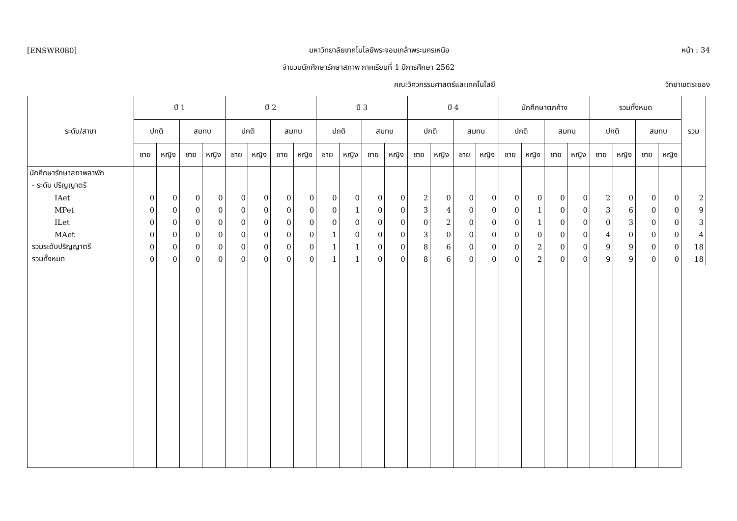[ENSWR080] มหาวิทยาลัยเทคโนโลยีพระจอมเกล้าพระนครเหนือ หน้า : 34
จำนวนนักศึกษารักษาสภาพ ภาคเรียนที่ 1 ปีการศึกษา 2562
คณะวิศวกรรมศาสตร์และเทคโนโลยี วิทยาเขตระยอง
| ระดับ/สาขา | ปี 1 | | | | ปี 2 | | | | ปี 3 | | | | ปี 4 | | | | นักศึกษาตกค้าง | | | | รวมทั้งหมด | | | | รวม |
| --- | --- | --- | --- | --- | --- | --- | --- | --- | --- | --- | --- | --- | --- | --- | --- | --- | --- | --- | --- | --- | --- | --- | --- | --- | --- |
| | ปกติ | | สมทบ | | ปกติ | | สมทบ | | ปกติ | | สมทบ | | ปกติ | | สมทบ | | ปกติ | | สมทบ | | ปกติ | | สมทบ | | |
| | ชาย | หญิง | ชาย | หญิง | ชาย | หญิง | ชาย | หญิง | ชาย | หญิง | ชาย | หญิง | ชาย | หญิง | ชาย | หญิง | ชาย | หญิง | ชาย | หญิง | ชาย | หญิง | ชาย | หญิง | |
| นักศึกษารักษาสภาพลาพัก | | | | | | | | | | | | | | | | | | | | | | | | | |
| - ระดับ ปริญญาตรี | | | | | | | | | | | | | | | | | | | | | | | | | |
| IAet | 0 | 0 | 0 | 0 | 0 | 0 | 0 | 0 | 0 | 0 | 0 | 0 | 2 | 0 | 0 | 0 | 0 | 0 | 0 | 0 | 2 | 0 | 0 | 0 | 2 |
| MPet | 0 | 0 | 0 | 0 | 0 | 0 | 0 | 0 | 0 | 1 | 0 | 0 | 3 | 4 | 0 | 0 | 0 | 1 | 0 | 0 | 3 | 6 | 0 | 0 | 9 |
| ILet | 0 | 0 | 0 | 0 | 0 | 0 | 0 | 0 | 0 | 0 | 0 | 0 | 0 | 2 | 0 | 0 | 0 | 1 | 0 | 0 | 0 | 3 | 0 | 0 | 3 |
| MAet | 0 | 0 | 0 | 0 | 0 | 0 | 0 | 0 | 1 | 0 | 0 | 0 | 3 | 0 | 0 | 0 | 0 | 0 | 0 | 0 | 4 | 0 | 0 | 0 | 4 |
| รวมระดับปริญญาตรี | 0 | 0 | 0 | 0 | 0 | 0 | 0 | 0 | 1 | 1 | 0 | 0 | 8 | 6 | 0 | 0 | 0 | 2 | 0 | 0 | 9 | 9 | 0 | 0 | 18 |
| รวมทั้งหมด | 0 | 0 | 0 | 0 | 0 | 0 | 0 | 0 | 1 | 1 | 0 | 0 | 8 | 6 | 0 | 0 | 0 | 2 | 0 | 0 | 9 | 9 | 0 | 0 | 18 |